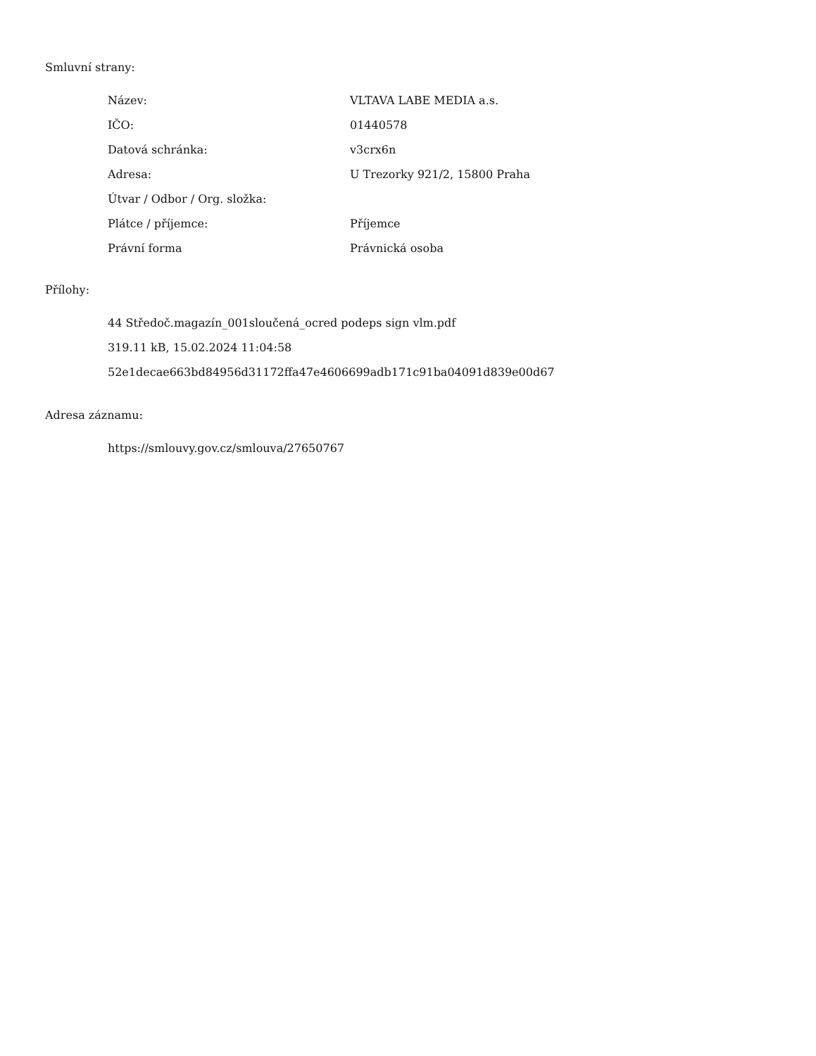Smluvní strany:
| Název: | VLTAVA LABE MEDIA a.s. |
| IČO: | 01440578 |
| Datová schránka: | v3crx6n |
| Adresa: | U Trezorky 921/2, 15800 Praha |
| Útvar / Odbor / Org. složka: | |
| Plátce / příjemce: | Příjemce |
| Právní forma | Právnická osoba |
Přílohy:
44 Středoč.magazín_001sloučená_ocred podeps sign vlm.pdf
319.11 kB, 15.02.2024 11:04:58
52e1decae663bd84956d31172ffa47e4606699adb171c91ba04091d839e00d67
Adresa záznamu:
https://smlouvy.gov.cz/smlouva/27650767